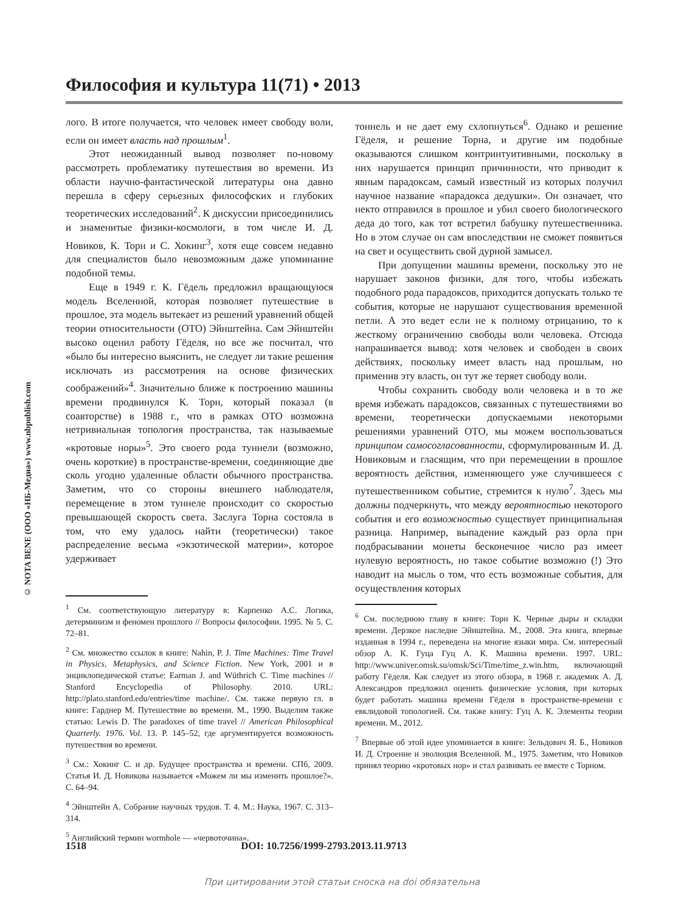© NOTA BENE (ООО «НБ-Медиа») www.nbpublish.com
Философия и культура 11(71) • 2013
лого. В итоге получается, что человек имеет свободу воли, если он имеет власть над прошлым<sup>1</sup>.
Этот неожиданный вывод позволяет по-новому рассмотреть проблематику путешествия во времени. Из области научно-фантастической литературы она давно перешла в сферу серьезных философских и глубоких теоретических исследований<sup>2</sup>. К дискуссии присоединились и знаменитые физики-космологи, в том числе И. Д. Новиков, К. Торн и С. Хокинг<sup>3</sup>, хотя еще совсем недавно для специалистов было невозможным даже упоминание подобной темы.
Еще в 1949 г. К. Гёдель предложил вращающуюся модель Вселенной, которая позволяет путешествие в прошлое, эта модель вытекает из решений уравнений общей теории относительности (ОТО) Эйнштейна. Сам Эйнштейн высоко оценил работу Гёделя, но все же посчитал, что «было бы интересно выяснить, не следует ли такие решения исключать из рассмотрения на основе физических соображений»<sup>4</sup>. Значительно ближе к построению машины времени продвинулся К. Торн, который показал (в соавторстве) в 1988 г., что в рамках ОТО возможна нетривиальная топология пространства, так называемые «кротовые норы»<sup>5</sup>. Это своего рода туннели (возможно, очень короткие) в пространстве-времени, соединяющие две сколь угодно удаленные области обычного пространства. Заметим, что со стороны внешнего наблюдателя, перемещение в этом туннеле происходит со скоростью превышающей скорость света. Заслуга Торна состояла в том, что ему удалось найти (теоретически) такое распределение весьма «экзотической материи», которое удерживает
<sup>1</sup> См. соответствующую литературу в: Карпенко А.С. Логика, детерминизм и феномен прошлого // Вопросы философии. 1995. № 5. С. 72–81.
<sup>2</sup> См. множество ссылок в книге: Nahin, P. J. Time Machines: Time Travel in Physics, Metaphysics, and Science Fiction. New York, 2001 и в энциклопедической статье: Earman J. and Wüthrich C. Time machines // Stanford Encyclopedia of Philosophy. 2010. URL: http://plato.stanford.edu/entries/time machine/. См. также первую гл. в книге: Гарднер М. Путешествие во времени. М., 1990. Выделим также статью: Lewis D. The paradoxes of time travel // American Philosophical Quarterly. 1976. Vol. 13. P. 145–52, где аргументируется возможность путешествия во времени.
<sup>3</sup> См.: Хокинг С. и др. Будущее пространства и времени. СПб, 2009. Статья И. Д. Новикова называется «Можем ли мы изменить прошлое?». С. 64–94.
<sup>4</sup> Эйнштейн А. Собрание научных трудов. Т. 4. М.: Наука, 1967. С. 313–314.
<sup>5</sup> Английский термин wormhole — «червоточина».
тоннель и не дает ему схлопнуться<sup>6</sup>. Однако и решение Гёделя, и решение Торна, и другие им подобные оказываются слишком контринтуитивными, поскольку в них нарушается принцип причинности, что приводит к явным парадоксам, самый известный из которых получил научное название «парадокса дедушки». Он означает, что некто отправился в прошлое и убил своего биологического деда до того, как тот встретил бабушку путешественника. Но в этом случае он сам впоследствии не сможет появиться на свет и осуществить свой дурной замысел.
При допущении машины времени, поскольку это не нарушает законов физики, для того, чтобы избежать подобного рода парадоксов, приходится допускать только те события, которые не нарушают существования временной петли. А это ведет если не к полному отрицанию, то к жесткому ограничению свободы воли человека. Отсюда напрашивается вывод: хотя человек и свободен в своих действиях, поскольку имеет власть над прошлым, но применив эту власть, он тут же теряет свободу воли.
Чтобы сохранить свободу воли человека и в то же время избежать парадоксов, связанных с путешествиями во времени, теоретически допускаемыми некоторыми решениями уравнений ОТО, мы можем воспользоваться принципом самосогласованности, сформулированным И. Д. Новиковым и гласящим, что при перемещении в прошлое вероятность действия, изменяющего уже случившееся с путешественником событие, стремится к нулю<sup>7</sup>. Здесь мы должны подчеркнуть, что между вероятностью некоторого события и его возможностью существует принципиальная разница. Например, выпадение каждый раз орла при подбрасывании монеты бесконечное число раз имеет нулевую вероятность, но такое событие возможно (!) Это наводит на мысль о том, что есть возможные события, для осуществления которых
<sup>6</sup> См. последнюю главу в книге: Торн К. Черные дыры и складки времени. Дерзкое наследие Эйнштейна. М., 2008. Эта книга, впервые изданная в 1994 г., переведена на многие языки мира. См. интересный обзор А. К. Гуца Гуц А. К. Машина времени. 1997. URL: http://www.univer.omsk.su/omsk/Sci/Time/time_z.win.htm, включающий работу Гёделя. Как следует из этого обзора, в 1968 г. академик А. Д. Александров предложил оценить физические условия, при которых будет работать машина времени Гёделя в пространстве-времени с евклидовой топологией. См. также книгу: Гуц А. К. Элементы теории времени. М., 2012.
<sup>7</sup> Впервые об этой идее упоминается в книге: Зельдович Я. Б., Новиков И. Д. Строение и эволюция Вселенной. М., 1975. Заметим, что Новиков принял теорию «кротовых нор» и стал развивать ее вместе с Торном.
1518 DOI: 10.7256/1999-2793.2013.11.9713
При цитировании этой статьи сноска на doi обязательна